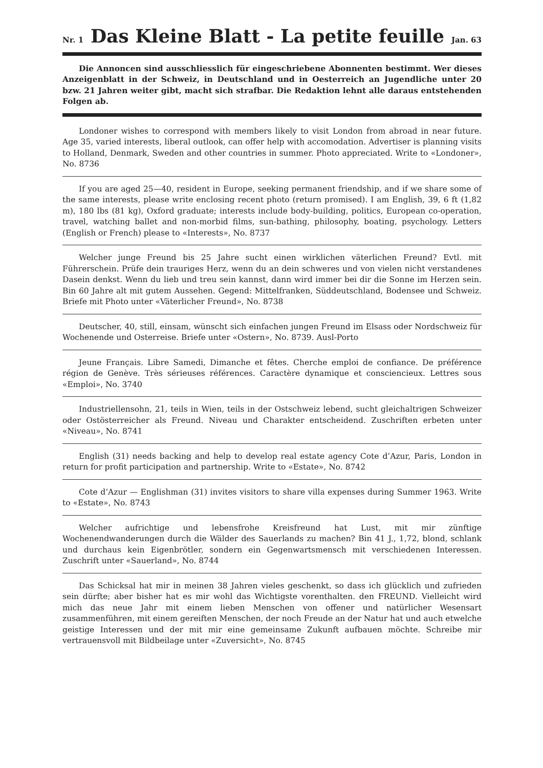Nr. 1
Das Kleine Blatt - La petite feuille
Jan. 63
Die Annoncen sind ausschliesslich für eingeschriebene Abonnenten bestimmt. Wer dieses Anzeigenblatt in der Schweiz, in Deutschland und in Oesterreich an Jugendliche unter 20 bzw. 21 Jahren weiter gibt, macht sich strafbar. Die Redaktion lehnt alle daraus entstehenden Folgen ab.
Londoner wishes to correspond with members likely to visit London from abroad in near future. Age 35, varied interests, liberal outlook, can offer help with accomodation. Advertiser is planning visits to Holland, Denmark, Sweden and other countries in summer. Photo appreciated. Write to «Londoner», No. 8736
If you are aged 25—40, resident in Europe, seeking permanent friendship, and if we share some of the same interests, please write enclosing recent photo (return promised). I am English, 39, 6 ft (1,82 m), 180 lbs (81 kg), Oxford graduate; interests include body-building, politics, European co-operation, travel, watching ballet and non-morbid films, sun-bathing, philosophy, boating, psychology. Letters (English or French) please to «Interests», No. 8737
Welcher junge Freund bis 25 Jahre sucht einen wirklichen väterlichen Freund? Evtl. mit Führerschein. Prüfe dein trauriges Herz, wenn du an dein schweres und von vielen nicht verstandenes Dasein denkst. Wenn du lieb und treu sein kannst, dann wird immer bei dir die Sonne im Herzen sein. Bin 60 Jahre alt mit gutem Aussehen. Gegend: Mittelfranken, Süddeutschland, Bodensee und Schweiz. Briefe mit Photo unter «Väterlicher Freund», No. 8738
Deutscher, 40, still, einsam, wünscht sich einfachen jungen Freund im Elsass oder Nordschweiz für Wochenende und Osterreise. Briefe unter «Ostern», No. 8739. Ausl-Porto
Jeune Français. Libre Samedi, Dimanche et fêtes. Cherche emploi de confiance. De préférence région de Genève. Très sérieuses références. Caractère dynamique et consciencieux. Lettres sous «Emploi», No. 3740
Industriellensohn, 21, teils in Wien, teils in der Ostschweiz lebend, sucht gleichaltrigen Schweizer oder Ostösterreicher als Freund. Niveau und Charakter entscheidend. Zuschriften erbeten unter «Niveau», No. 8741
English (31) needs backing and help to develop real estate agency Cote d’Azur, Paris, London in return for profit participation and partnership. Write to «Estate», No. 8742
Cote d’Azur — Englishman (31) invites visitors to share villa expenses during Summer 1963. Write to «Estate», No. 8743
Welcher aufrichtige und lebensfrohe Kreisfreund hat Lust, mit mir zünftige Wochenendwanderungen durch die Wälder des Sauerlands zu machen? Bin 41 J., 1,72, blond, schlank und durchaus kein Eigenbrötler, sondern ein Gegenwartsmensch mit verschiedenen Interessen. Zuschrift unter «Sauerland», No. 8744
Das Schicksal hat mir in meinen 38 Jahren vieles geschenkt, so dass ich glücklich und zufrieden sein dürfte; aber bisher hat es mir wohl das Wichtigste vorenthalten. den FREUND. Vielleicht wird mich das neue Jahr mit einem lieben Menschen von offener und natürlicher Wesensart zusammenführen, mit einem gereiften Menschen, der noch Freude an der Natur hat und auch etwelche geistige Interessen und der mit mir eine gemeinsame Zukunft aufbauen möchte. Schreibe mir vertrauensvoll mit Bildbeilage unter «Zuversicht», No. 8745